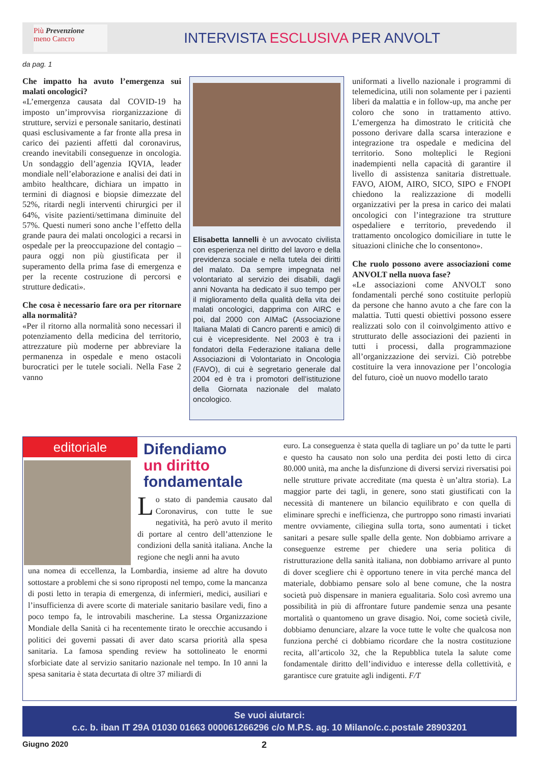Più Prevenzione
meno Cancro
INTERVISTA ESCLUSIVA PER ANVOLT
da pag. 1
Che impatto ha avuto l’emergenza sui malati oncologici?
«L’emergenza causata dal COVID-19 ha imposto un’improvvisa riorganizzazione di strutture, servizi e personale sanitario, destinati quasi esclusivamente a far fronte alla presa in carico dei pazienti affetti dal coronavirus, creando inevitabili conseguenze in oncologia. Un sondaggio dell’agenzia IQVIA, leader mondiale nell’elaborazione e analisi dei dati in ambito healthcare, dichiara un impatto in termini di diagnosi e biopsie dimezzate del 52%, ritardi negli interventi chirurgici per il 64%, visite pazienti/settimana diminuite del 57%. Questi numeri sono anche l’effetto della grande paura dei malati oncologici a recarsi in ospedale per la preoccupazione del contagio – paura oggi non più giustificata per il superamento della prima fase di emergenza e per la recente costruzione di percorsi e strutture dedicati».
Che cosa è necessario fare ora per ritornare alla normalità?
«Per il ritorno alla normalità sono necessari il potenziamento della medicina del territorio, attrezzature più moderne per abbreviare la permanenza in ospedale e meno ostacoli burocratici per le tutele sociali. Nella Fase 2 vanno
Elisabetta Iannelli è un avvocato civilista con esperienza nel diritto del lavoro e della previdenza sociale e nella tutela dei diritti del malato. Da sempre impegnata nel volontariato al servizio dei disabili, dagli anni Novanta ha dedicato il suo tempo per il miglioramento della qualità della vita dei malati oncologici, dapprima con AIRC e poi, dal 2000 con AIMaC (Associazione Italiana Malati di Cancro parenti e amici) di cui è vicepresidente. Nel 2003 è tra i fondatori della Federazione italiana delle Associazioni di Volontariato in Oncologia (FAVO), di cui è segretario generale dal 2004 ed è tra i promotori dell’istituzione della Giornata nazionale del malato oncologico.
uniformati a livello nazionale i programmi di telemedicina, utili non solamente per i pazienti liberi da malattia e in follow-up, ma anche per coloro che sono in trattamento attivo. L’emergenza ha dimostrato le criticità che possono derivare dalla scarsa interazione e integrazione tra ospedale e medicina del territorio. Sono molteplici le Regioni inadempienti nella capacità di garantire il livello di assistenza sanitaria distrettuale. FAVO, AIOM, AIRO, SICO, SIPO e FNOPI chiedono la realizzazione di modelli organizzativi per la presa in carico dei malati oncologici con l’integrazione tra strutture ospedaliere e territorio, prevedendo il trattamento oncologico domiciliare in tutte le situazioni cliniche che lo consentono».
Che ruolo possono avere associazioni come ANVOLT nella nuova fase?
«Le associazioni come ANVOLT sono fondamentali perché sono costituite perlopiù da persone che hanno avuto a che fare con la malattia. Tutti questi obiettivi possono essere realizzati solo con il coinvolgimento attivo e strutturato delle associazioni dei pazienti in tutti i processi, dalla programmazione all’organizzazione dei servizi. Ciò potrebbe costituire la vera innovazione per l’oncologia del futuro, cioè un nuovo modello tarato
editoriale
Difendiamo
un diritto
fondamentale
Lo stato di pandemia causato dal Coronavirus, con tutte le sue negatività, ha però avuto il merito di portare al centro dell’attenzione le condizioni della sanità italiana. Anche la regione che negli anni ha avuto
una nomea di eccellenza, la Lombardia, insieme ad altre ha dovuto sottostare a problemi che si sono riproposti nel tempo, come la mancanza di posti letto in terapia di emergenza, di infermieri, medici, ausiliari e l’insufficienza di avere scorte di materiale sanitario basilare vedi, fino a poco tempo fa, le introvabili mascherine. La stessa Organizzazione Mondiale della Sanità ci ha recentemente tirato le orecchie accusando i politici dei governi passati di aver dato scarsa priorità alla spesa sanitaria. La famosa spending review ha sottolineato le enormi sforbiciate date al servizio sanitario nazionale nel tempo. In 10 anni la spesa sanitaria è stata decurtata di oltre 37 miliardi di
euro. La conseguenza è stata quella di tagliare un po’ da tutte le parti e questo ha causato non solo una perdita dei posti letto di circa 80.000 unità, ma anche la disfunzione di diversi servizi riversatisi poi nelle strutture private accreditate (ma questa è un’altra storia). La maggior parte dei tagli, in genere, sono stati giustificati con la necessità di mantenere un bilancio equilibrato e con quella di eliminare sprechi e inefficienza, che purtroppo sono rimasti invariati mentre ovviamente, ciliegina sulla torta, sono aumentati i ticket sanitari a pesare sulle spalle della gente. Non dobbiamo arrivare a conseguenze estreme per chiedere una seria politica di ristrutturazione della sanità italiana, non dobbiamo arrivare al punto di dover scegliere chi è opportuno tenere in vita perché manca del materiale, dobbiamo pensare solo al bene comune, che la nostra società può dispensare in maniera egualitaria. Solo così avremo una possibilità in più di affrontare future pandemie senza una pesante mortalità o quantomeno un grave disagio. Noi, come società civile, dobbiamo denunciare, alzare la voce tutte le volte che qualcosa non funziona perché ci dobbiamo ricordare che la nostra costituzione recita, all’articolo 32, che la Repubblica tutela la salute come fondamentale diritto dell’individuo e interesse della collettività, e garantisce cure gratuite agli indigenti. F/T
Se vuoi aiutarci:
c.c. b. iban IT 29A 01030 01663 000061266296 c/o M.P.S. ag. 10 Milano/c.c.postale 28903201
Giugno 2020 2